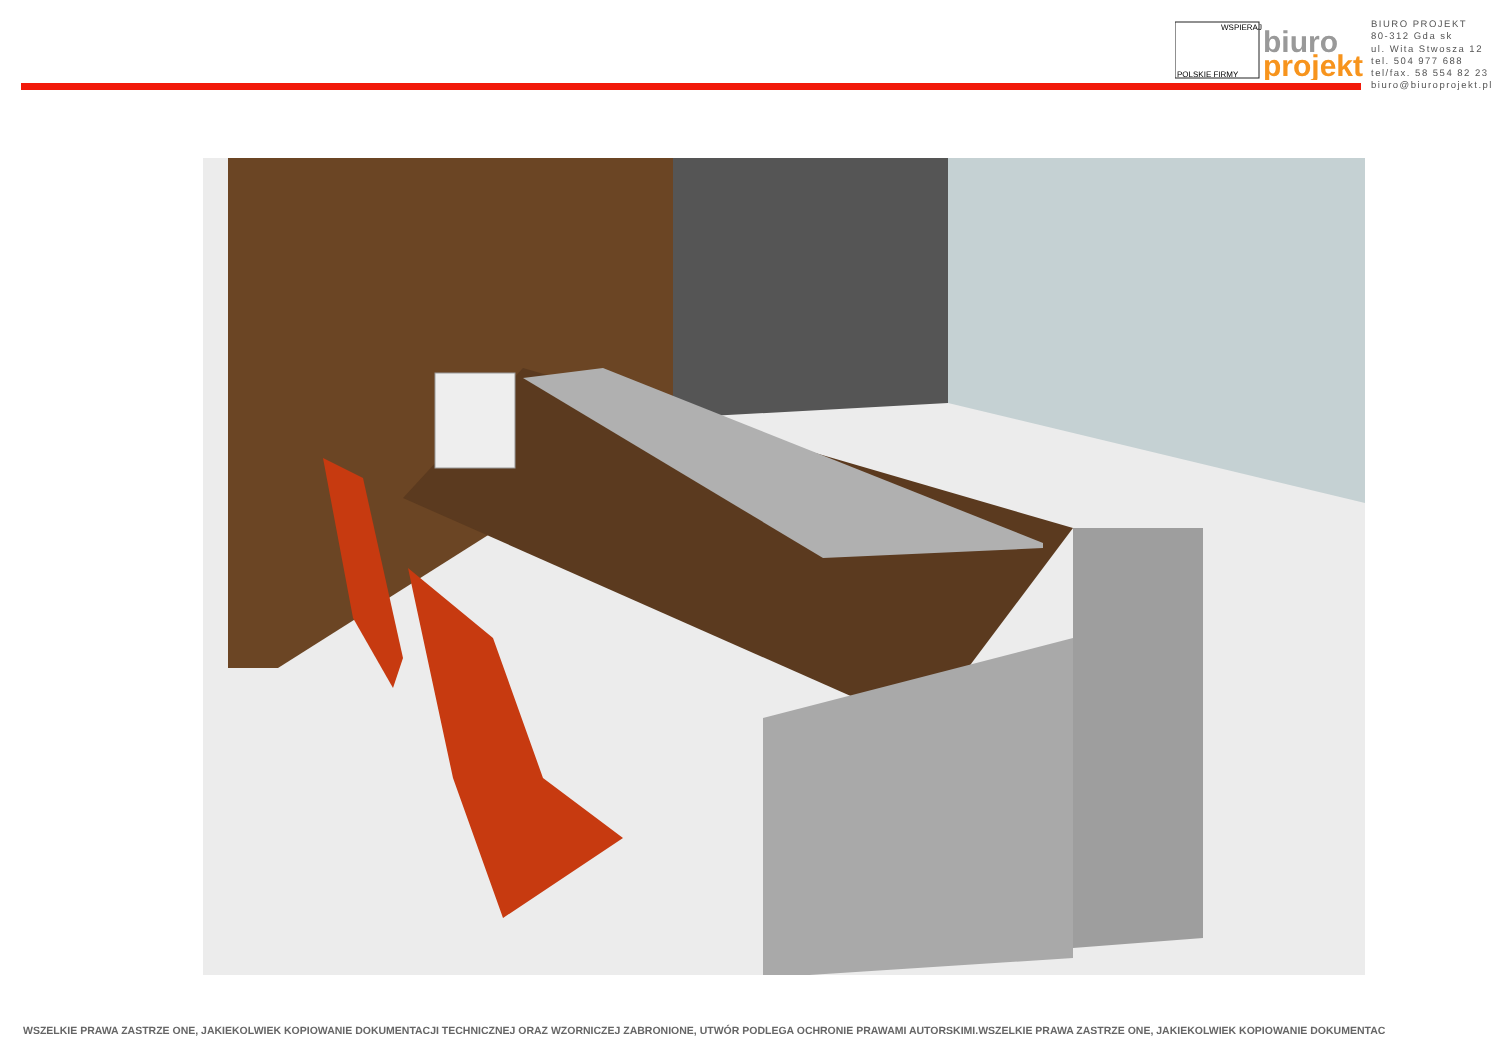WSPIERAJ
POLSKIE FIRMY
biuro
projekt
BIURO PROJEKT
80-312 Gda sk
ul. Wita Stwosza 12
tel. 504 977 688
tel/fax. 58 554 82 23
biuro@biuroprojekt.pl
WSZELKIE PRAWA ZASTRZE ONE, JAKIEKOLWIEK KOPIOWANIE DOKUMENTACJI TECHNICZNEJ ORAZ WZORNICZEJ ZABRONIONE, UTWÓR PODLEGA OCHRONIE PRAWAMI AUTORSKIMI.WSZELKIE PRAWA ZASTRZE ONE, JAKIEKOLWIEK KOPIOWANIE DOKUMENTAC